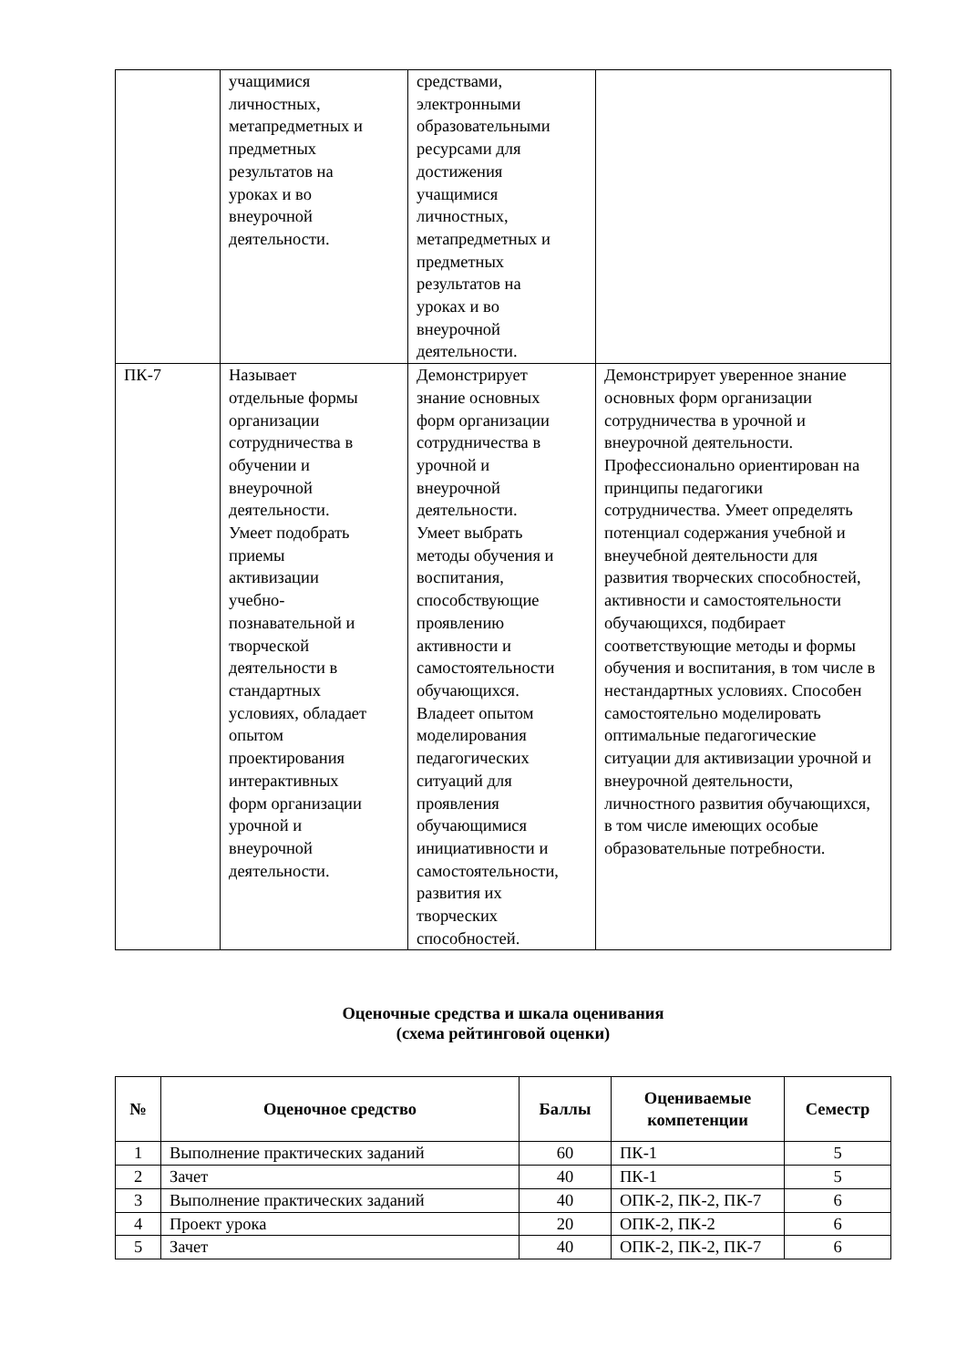| | учащимися личностных, метапредметных и предметных результатов на уроках и во внеурочной деятельности. | средствами, электронными образовательными ресурсами для достижения учащимися личностных, метапредметных и предметных результатов на уроках и во внеурочной деятельности. | |
| ПК-7 | Называет отдельные формы организации сотрудничества в обучении и внеурочной деятельности. Умеет подобрать приемы активизации учебно- познавательной и творческой деятельности в стандартных условиях, обладает опытом проектирования интерактивных форм организации урочной и внеурочной деятельности. | Демонстрирует знание основных форм организации сотрудничества в урочной и внеурочной деятельности. Умеет выбрать методы обучения и воспитания, способствующие проявлению активности и самостоятельности обучающихся. Владеет опытом моделирования педагогических ситуаций для проявления обучающимися инициативности и самостоятельности, развития их творческих способностей. | Демонстрирует уверенное знание основных форм организации сотрудничества в урочной и внеурочной деятельности. Профессионально ориентирован на принципы педагогики сотрудничества. Умеет определять потенциал содержания учебной и внеучебной деятельности для развития творческих способностей, активности и самостоятельности обучающихся, подбирает соответствующие методы и формы обучения и воспитания, в том числе в нестандартных условиях. Способен самостоятельно моделировать оптимальные педагогические ситуации для активизации урочной и внеурочной деятельности, личностного развития обучающихся, в том числе имеющих особые образовательные потребности. |
Оценочные средства и шкала оценивания
(схема рейтинговой оценки)
| № | Оценочное средство | Баллы | Оцениваемые компетенции | Семестр |
| --- | --- | --- | --- | --- |
| 1 | Выполнение практических заданий | 60 | ПК-1 | 5 |
| 2 | Зачет | 40 | ПК-1 | 5 |
| 3 | Выполнение практических заданий | 40 | ОПК-2, ПК-2, ПК-7 | 6 |
| 4 | Проект урока | 20 | ОПК-2, ПК-2 | 6 |
| 5 | Зачет | 40 | ОПК-2, ПК-2, ПК-7 | 6 |